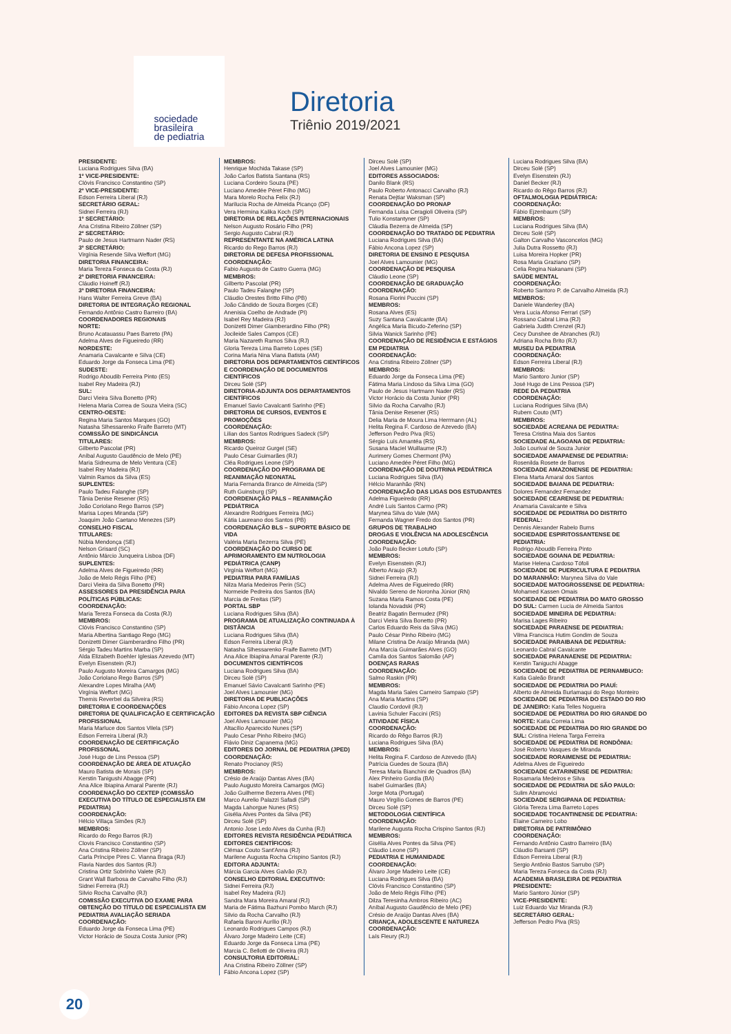sociedade
brasileira
de pediatria
Diretoria
Triênio 2019/2021
PRESIDENTE:
Luciana Rodrigues Silva (BA)
1º VICE-PRESIDENTE:
Clóvis Francisco Constantino (SP)
2º VICE-PRESIDENTE:
Edson Ferreira Liberal (RJ)
SECRETÁRIO GERAL:
Sidnei Ferreira (RJ)
1º SECRETÁRIO:
Ana Cristina Ribeiro Zöllner (SP)
2º SECRETÁRIO:
Paulo de Jesus Hartmann Nader (RS)
3º SECRETÁRIO:
Virgínia Resende Silva Weffort (MG)
DIRETORIA FINANCEIRA:
Maria Tereza Fonseca da Costa (RJ)
2ª DIRETORIA FINANCEIRA:
Cláudio Hoineff (RJ)
3ª DIRETORIA FINANCEIRA:
Hans Walter Ferreira Greve (BA)
DIRETORIA DE INTEGRAÇÃO REGIONAL
Fernando Antônio Castro Barreiro (BA)
COORDENADORES REGIONAIS
NORTE:
Bruno Acatauassu Paes Barreto (PA)
Adelma Alves de Figueiredo (RR)
NORDESTE:
Anamaria Cavalcante e Silva (CE)
Eduardo Jorge da Fonseca Lima (PE)
SUDESTE:
Rodrigo Aboudib Ferreira Pinto (ES)
Isabel Rey Madeira (RJ)
SUL:
Darci Vieira Silva Bonetto (PR)
Helena Maria Correa de Souza Vieira (SC)
CENTRO-OESTE:
Regina Maria Santos Marques (GO)
Natasha Slhessarenko Fraife Barreto (MT)
COMISSÃO DE SINDICÂNCIA
TITULARES:
Gilberto Pascolat (PR)
Aníbal Augusto Gaudêncio de Melo (PE)
Maria Sidneuma de Melo Ventura (CE)
Isabel Rey Madeira (RJ)
Valmin Ramos da Silva (ES)
SUPLENTES:
Paulo Tadeu Falanghe (SP)
Tânia Denise Resener (RS)
João Coriolano Rego Barros (SP)
Marisa Lopes Miranda (SP)
Joaquim João Caetano Menezes (SP)
CONSELHO FISCAL
TITULARES:
Núbia Mendonça (SE)
Nelson Grisard (SC)
Antônio Márcio Junqueira Lisboa (DF)
SUPLENTES:
Adelma Alves de Figueiredo (RR)
João de Melo Régis Filho (PE)
Darci Vieira da Silva Bonetto (PR)
ASSESSORES DA PRESIDÊNCIA PARA POLÍTICAS PÚBLICAS:
COORDENAÇÃO:
Maria Tereza Fonseca da Costa (RJ)
MEMBROS:
Clóvis Francisco Constantino (SP)
Maria Albertina Santiago Rego (MG)
Donizetti Dimer Giamberardino Filho (PR)
Sérgio Tadeu Martins Marba (SP)
Alda Elizabeth Boehler Iglesias Azevedo (MT)
Evelyn Eisenstein (RJ)
Paulo Augusto Moreira Camargos (MG)
João Coriolano Rego Barros (SP)
Alexandre Lopes Miralha (AM)
Virgínia Weffort (MG)
Themis Reverbel da Silveira (RS)
DIRETORIA E COORDENAÇÕES
DIRETORIA DE QUALIFICAÇÃO E CERTIFICAÇÃO PROFISSIONAL
Maria Marluce dos Santos Vilela (SP)
Edson Ferreira Liberal (RJ)
COORDENAÇÃO DE CERTIFICAÇÃO PROFISSONAL
José Hugo de Lins Pessoa (SP)
COORDENAÇÃO DE ÁREA DE ATUAÇÃO
Mauro Batista de Morais (SP)
Kerstin Tanigushi Abagge (PR)
Ana Alice Ibiapina Amaral Parente (RJ)
COORDENAÇÃO DO CEXTEP (COMISSÃO EXECUTIVA DO TÍTULO DE ESPECIALISTA EM PEDIATRIA)
COORDENAÇÃO:
Hélcio Villaça Simões (RJ)
MEMBROS:
Ricardo do Rego Barros (RJ)
Clovis Francisco Constantino (SP)
Ana Cristina Ribeiro Zöllner (SP)
Carla Príncipe Pires C. Vianna Braga (RJ)
Flavia Nardes dos Santos (RJ)
Cristina Ortiz Sobrinho Valete (RJ)
Grant Wall Barbosa de Carvalho Filho (RJ)
Sidnei Ferreira (RJ)
Silvio Rocha Carvalho (RJ)
COMISSÃO EXECUTIVA DO EXAME PARA OBTENÇÃO DO TÍTULO DE ESPECIALISTA EM PEDIATRIA AVALIAÇÃO SERIADA
COORDENAÇÃO:
Eduardo Jorge da Fonseca Lima (PE)
Victor Horácio de Souza Costa Junior (PR)
MEMBROS:
Henrique Mochida Takase (SP)
João Carlos Batista Santana (RS)
Luciana Cordeiro Souza (PE)
Luciano Amedée Péret Filho (MG)
Mara Morelo Rocha Felix (RJ)
Marilucia Rocha de Almeida Picanço (DF)
Vera Hermina Kalika Koch (SP)
DIRETORIA DE RELAÇÕES INTERNACIONAIS
Nelson Augusto Rosário Filho (PR)
Sergio Augusto Cabral (RJ)
REPRESENTANTE NA AMÉRICA LATINA
Ricardo do Rego Barros (RJ)
DIRETORIA DE DEFESA PROFISSIONAL
COORDENAÇÃO:
Fabio Augusto de Castro Guerra (MG)
MEMBROS:
Gilberto Pascolat (PR)
Paulo Tadeu Falanghe (SP)
Cláudio Orestes Britto Filho (PB)
João Cândido de Souza Borges (CE)
Anenisia Coelho de Andrade (PI)
Isabel Rey Madeira (RJ)
Donizetti Dimer Giamberardino Filho (PR)
Jocileide Sales Campos (CE)
Maria Nazareth Ramos Silva (RJ)
Gloria Tereza Lima Barreto Lopes (SE)
Corina Maria Nina Viana Batista (AM)
DIRETORIA DOS DEPARTAMENTOS CIENTÍFICOS E COORDENAÇÃO DE DOCUMENTOS CIENTÍFICOS
Dirceu Solé (SP)
DIRETORIA-ADJUNTA DOS DEPARTAMENTOS CIENTÍFICOS
Emanuel Savio Cavalcanti Sarinho (PE)
DIRETORIA DE CURSOS, EVENTOS E PROMOÇÕES
COORDENAÇÃO:
Lilian dos Santos Rodrigues Sadeck (SP)
MEMBROS:
Ricardo Queiroz Gurgel (SE)
Paulo César Guimarães (RJ)
Cléa Rodrigues Leone (SP)
COORDENAÇÃO DO PROGRAMA DE REANIMAÇÃO NEONATAL
Maria Fernanda Branco de Almeida (SP)
Ruth Guinsburg (SP)
COORDENAÇÃO PALS – REANIMAÇÃO PEDIÁTRICA
Alexandre Rodrigues Ferreira (MG)
Kátia Laureano dos Santos (PB)
COORDENAÇÃO BLS – SUPORTE BÁSICO DE VIDA
Valéria Maria Bezerra Silva (PE)
COORDENAÇÃO DO CURSO DE APRIMORAMENTO EM NUTROLOGIA PEDIÁTRICA (CANP)
Virgínia Weffort (MG)
PEDIATRIA PARA FAMÍLIAS
Nilza Maria Medeiros Perin (SC)
Normeide Pedreira dos Santos (BA)
Marcia de Freitas (SP)
PORTAL SBP
Luciana Rodrigues Silva (BA)
PROGRAMA DE ATUALIZAÇÃO CONTINUADA À DISTÂNCIA
Luciana Rodrigues Silva (BA)
Edson Ferreira Liberal (RJ)
Natasha Slhessarenko Fraife Barreto (MT)
Ana Alice Ibiapina Amaral Parente (RJ)
DOCUMENTOS CIENTÍFICOS
Luciana Rodrigues Silva (BA)
Dirceu Solé (SP)
Emanuel Sávio Cavalcanti Sarinho (PE)
Joel Alves Lamounier (MG)
DIRETORIA DE PUBLICAÇÕES
Fábio Ancona Lopez (SP)
EDITORES DA REVISTA SBP CIÊNCIA
Joel Alves Lamounier (MG)
Altacílio Aparecido Nunes (SP)
Paulo Cesar Pinho Ribeiro (MG)
Flávio Diniz Capanema (MG)
EDITORES DO JORNAL DE PEDIATRIA (JPED)
COORDENAÇÃO:
Renato Procianoy (RS)
MEMBROS:
Crésio de Araújo Dantas Alves (BA)
Paulo Augusto Moreira Camargos (MG)
João Guilherme Bezerra Alves (PE)
Marco Aurelio Palazzi Safadi (SP)
Magda Lahorgue Nunes (RS)
Gisélia Alves Pontes da Silva (PE)
Dirceu Solé (SP)
Antonio Jose Ledo Alves da Cunha (RJ)
EDITORES REVISTA RESIDÊNCIA PEDIÁTRICA
EDITORES CIENTÍFICOS:
Clémax Couto Sant'Anna (RJ)
Marilene Augusta Rocha Crispino Santos (RJ)
EDITORA ADJUNTA:
Márcia Garcia Alves Galvão (RJ)
CONSELHO EDITORIAL EXECUTIVO:
Sidnei Ferreira (RJ)
Isabel Rey Madeira (RJ)
Sandra Mara Moreira Amaral (RJ)
Maria de Fátima Bazhuni Pombo March (RJ)
Silvio da Rocha Carvalho (RJ)
Rafaela Baroni Aurílio (RJ)
Leonardo Rodrigues Campos (RJ)
Álvaro Jorge Madeiro Leite (CE)
Eduardo Jorge da Fonseca Lima (PE)
Marcia C. Bellotti de Oliveira (RJ)
CONSULTORIA EDITORIAL:
Ana Cristina Ribeiro Zöllner (SP)
Fábio Ancona Lopez (SP)
Dirceu Solé (SP)
Joel Alves Lamounier (MG)
EDITORES ASSOCIADOS:
Danilo Blank (RS)
Paulo Roberto Antonacci Carvalho (RJ)
Renata Dejtiar Waksman (SP)
COORDENAÇÃO DO PRONAP
Fernanda Luísa Ceragioli Oliveira (SP)
Tulio Konstantyner (SP)
Cláudia Bezerra de Almeida (SP)
COORDENAÇÃO DO TRATADO DE PEDIATRIA
Luciana Rodrigues Silva (BA)
Fábio Ancona Lopez (SP)
DIRETORIA DE ENSINO E PESQUISA
Joel Alves Lamounier (MG)
COORDENAÇÃO DE PESQUISA
Cláudio Leone (SP)
COORDENAÇÃO DE GRADUAÇÃO
COORDENAÇÃO:
Rosana Fiorini Puccini (SP)
MEMBROS:
Rosana Alves (ES)
Suzy Santana Cavalcante (BA)
Angélica Maria Bicudo-Zeferino (SP)
Silvia Wanick Sarinho (PE)
COORDENAÇÃO DE RESIDÊNCIA E ESTÁGIOS EM PEDIATRIA
COORDENAÇÃO:
Ana Cristina Ribeiro Zöllner (SP)
MEMBROS:
Eduardo Jorge da Fonseca Lima (PE)
Fátima Maria Lindoso da Silva Lima (GO)
Paulo de Jesus Hartmann Nader (RS)
Victor Horácio da Costa Junior (PR)
Silvio da Rocha Carvalho (RJ)
Tânia Denise Resener (RS)
Delia Maria de Moura Lima Herrmann (AL)
Helita Regina F. Cardoso de Azevedo (BA)
Jefferson Pedro Piva (RS)
Sérgio Luís Amantéa (RS)
Susana Maciel Wuillaume (RJ)
Aurimery Gomes Chermont (PA)
Luciano Amedée Péret Filho (MG)
COORDENAÇÃO DE DOUTRINA PEDIÁTRICA
Luciana Rodrigues Silva (BA)
Hélcio Maranhão (RN)
COORDENAÇÃO DAS LIGAS DOS ESTUDANTES
Adelma Figueiredo (RR)
André Luis Santos Carmo (PR)
Marynea Silva do Vale (MA)
Fernanda Wagner Fredo dos Santos (PR)
GRUPOS DE TRABALHO
DROGAS E VIOLÊNCIA NA ADOLESCÊNCIA
COORDENAÇÃO:
João Paulo Becker Lotufo (SP)
MEMBROS:
Evelyn Eisenstein (RJ)
Alberto Araujo (RJ)
Sidnei Ferreira (RJ)
Adelma Alves de Figueiredo (RR)
Nivaldo Sereno de Noronha Júnior (RN)
Suzana Maria Ramos Costa (PE)
Iolanda Novadski (PR)
Beatriz Bagatin Bermudez (PR)
Darci Vieira Silva Bonetto (PR)
Carlos Eduardo Reis da Silva (MG)
Paulo César Pinho Ribeiro (MG)
Milane Cristina De Araújo Miranda (MA)
Ana Marcia Guimarães Alves (GO)
Camila dos Santos Salomão (AP)
DOENÇAS RARAS
COORDENAÇÃO:
Salmo Raskin (PR)
MEMBROS:
Magda Maria Sales Carneiro Sampaio (SP)
Ana Maria Martins (SP)
Claudio Cordovil (RJ)
Lavinia Schuler Faccini (RS)
ATIVIDADE FÍSICA
COORDENAÇÃO:
Ricardo do Rêgo Barros (RJ)
Luciana Rodrigues Silva (BA)
MEMBROS:
Helita Regina F. Cardoso de Azevedo (BA)
Patrícia Guedes de Souza (BA)
Teresa Maria Bianchini de Quadros (BA)
Alex Pinheiro Gordia (BA)
Isabel Guimarães (BA)
Jorge Mota (Portugal)
Mauro Virgílio Gomes de Barros (PE)
Dirceu Solé (SP)
METODOLOGIA CIENTÍFICA
COORDENAÇÃO:
Marilene Augusta Rocha Crispino Santos (RJ)
MEMBROS:
Gisélia Alves Pontes da Silva (PE)
Cláudio Leone (SP)
PEDIATRIA E HUMANIDADE
COORDENAÇÃO:
Álvaro Jorge Madeiro Leite (CE)
Luciana Rodrigues Silva (BA)
Clóvis Francisco Constantino (SP)
João de Melo Régis Filho (PE)
Dilza Teresinha Ambros Ribeiro (AC)
Aníbal Augusto Gaudêncio de Melo (PE)
Crésio de Araújo Dantas Alves (BA)
CRIANÇA, ADOLESCENTE E NATUREZA
COORDENAÇÃO:
Laís Fleury (RJ)
Luciana Rodrigues Silva (BA)
Dirceu Solé (SP)
Evelyn Eisenstein (RJ)
Daniel Becker (RJ)
Ricardo do Rêgo Barros (RJ)
OFTALMOLOGIA PEDIÁTRICA:
COORDENAÇÃO:
Fábio Ejzenbaum (SP)
MEMBROS:
Luciana Rodrigues Silva (BA)
Dirceu Solé (SP)
Galton Carvalho Vasconcelos (MG)
Julia Dutra Rossetto (RJ)
Luisa Moreira Hopker (PR)
Rosa Maria Graziano (SP)
Celia Regina Nakanami (SP)
SAÚDE MENTAL
COORDENAÇÃO:
Roberto Santoro P. de Carvalho Almeida (RJ)
MEMBROS:
Daniele Wanderley (BA)
Vera Lucia Afonso Ferrari (SP)
Rossano Cabral Lima (RJ)
Gabriela Judith Crenzel (RJ)
Cecy Dunshee de Abranches (RJ)
Adriana Rocha Brito (RJ)
MUSEU DA PEDIATRIA
COORDENAÇÃO:
Edson Ferreira Liberal (RJ)
MEMBROS:
Mario Santoro Junior (SP)
José Hugo de Lins Pessoa (SP)
REDE DA PEDIATRIA
COORDENAÇÃO:
Luciana Rodrigues Silva (BA)
Rubem Couto (MT)
MEMBROS:
SOCIEDADE ACREANA DE PEDIATRA:
Teresa Cristina Maia dos Santos
SOCIEDADE ALAGOANA DE PEDIATRIA:
João Lourival de Souza Junior
SOCIEDADE AMAPAENSE DE PEDIATRIA:
Rosenilda Rosete de Barros
SOCIEDADE AMAZONENSE DE PEDIATRIA:
Elena Marta Amaral dos Santos
SOCIEDADE BAIANA DE PEDIATRIA:
Dolores Fernandez Fernandez
SOCIEDADE CEARENSE DE PEDIATRIA:
Anamaria Cavalcante e Silva
SOCIEDADE DE PEDIATRIA DO DISTRITO FEDERAL:
Dennis Alexander Rabelo Burns
SOCIEDADE ESPIRITOSSANTENSE DE PEDIATRIA:
Rodrigo Aboudib Ferreira Pinto
SOCIEDADE GOIANA DE PEDIATRIA:
Marise Helena Cardoso Tófoli
SOCIEDADE DE PUERICULTURA E PEDIATRIA DO MARANHÃO: Marynea Silva do Vale
SOCIEDADE MATOGROSSENSE DE PEDIATRIA:
Mohamed Kassen Omais
SOCIEDADE DE PEDIATRIA DO MATO GROSSO DO SUL: Carmen Lucia de Almeida Santos
SOCIEDADE MINEIRA DE PEDIATRIA:
Marisa Lages Ribeiro
SOCIEDADE PARAENSE DE PEDIATRIA:
Vilma Francisca Hutim Gondim de Souza
SOCIEDADE PARAIBANA DE PEDIATRIA:
Leonardo Cabral Cavalcante
SOCIEDADE PARANAENSE DE PEDIATRIA:
Kerstin Taniguchi Abagge
SOCIEDADE DE PEDIATRIA DE PERNAMBUCO:
Katia Galeão Brandt
SOCIEDADE DE PEDIATRIA DO PIAUÍ:
Alberto de Almeida Burlamaqui do Rego Monteiro
SOCIEDADE DE PEDIATRIA DO ESTADO DO RIO DE JANEIRO: Katia Telles Nogueira
SOCIEDADE DE PEDIATRIA DO RIO GRANDE DO NORTE: Katia Correia Lima
SOCIEDADE DE PEDIATRIA DO RIO GRANDE DO SUL: Cristina Helena Targa Ferreira
SOCIEDADE DE PEDIATRIA DE RONDÔNIA:
José Roberto Vasques de Miranda
SOCIEDADE RORAIMENSE DE PEDIATRIA:
Adelma Alves de Figueiredo
SOCIEDADE CATARINENSE DE PEDIATRIA:
Rosamaria Medeiros e Silva
SOCIEDADE DE PEDIATRIA DE SÃO PAULO:
Sulim Abramovici
SOCIEDADE SERGIPANA DE PEDIATRIA:
Glória Tereza Lima Barreto Lopes
SOCIEDADE TOCANTINENSE DE PEDIATRIA:
Elaine Carneiro Lobo
DIRETORIA DE PATRIMÔNIO
COORDENAÇÃO:
Fernando Antônio Castro Barreiro (BA)
Cláudio Barsanti (SP)
Edson Ferreira Liberal (RJ)
Sergio Antônio Bastos Sarrubo (SP)
Maria Tereza Fonseca da Costa (RJ)
ACADEMIA BRASILEIRA DE PEDIATRIA
PRESIDENTE:
Mario Santoro Júnior (SP)
VICE-PRESIDENTE:
Luiz Eduardo Vaz Miranda (RJ)
SECRETÁRIO GERAL:
Jefferson Pedro Piva (RS)
20